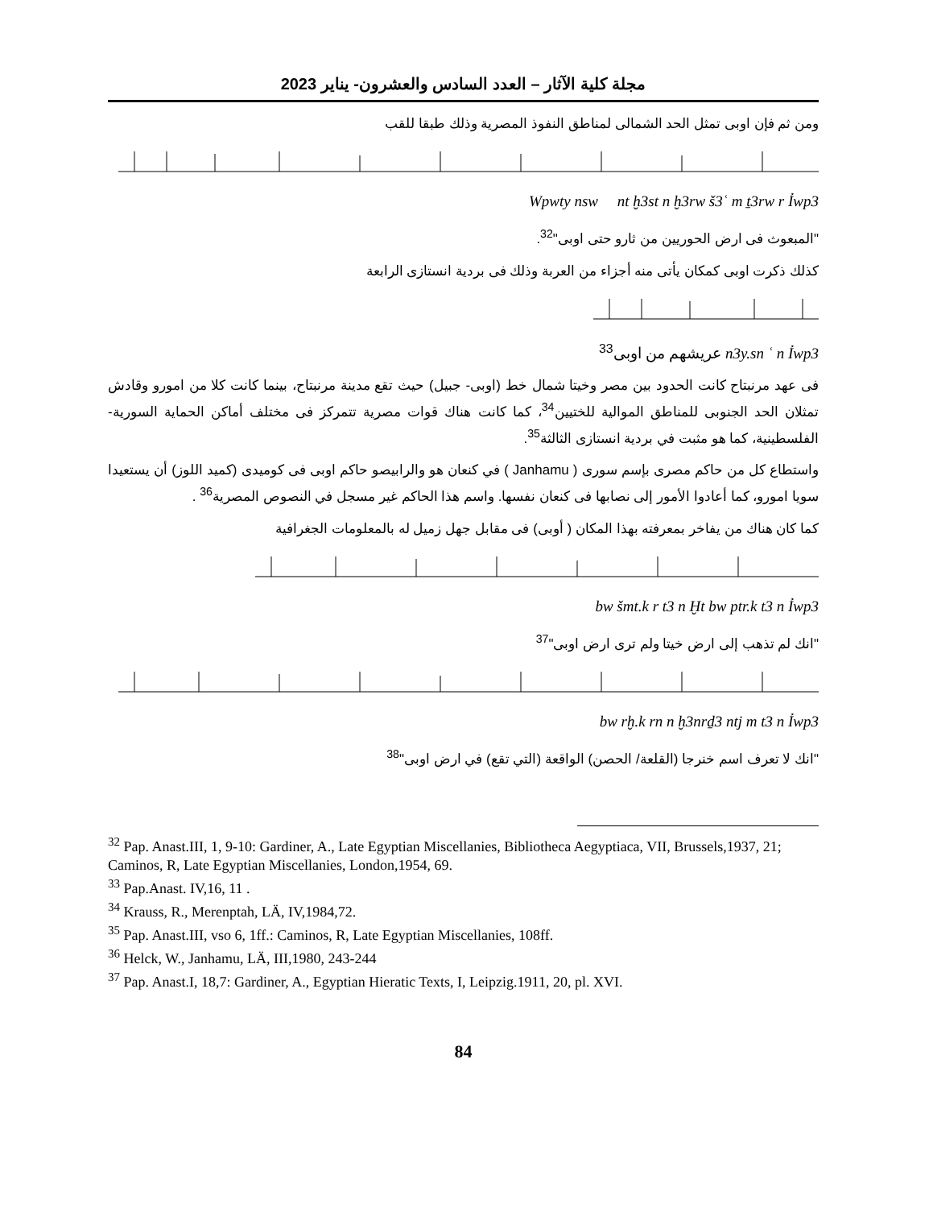مجلة كلية الآثار – العدد السادس والعشرون- يناير 2023
ومن ثم فإن اوبى تمثل الحد الشمالى لمناطق النفوذ المصرية وذلك طبقا للقب
Wpwty nsw nt ḫ3st n ḫ3rw š3ʿ m ṯ3rw r Ỉwp3
"المبعوث فى ارض الحوريين من ثارو حتى اوبى"<sup>32</sup>.
كذلك ذكرت اوبى كمكان يأتى منه أجزاء من العربة وذلك فى بردية انستازى الرابعة
عريشهم من اوبى<sup>33</sup> n3y.sn ʿ n Ỉwp3
فى عهد مرنبتاح كانت الحدود بين مصر وخيتا شمال خط (اوبى- جبيل) حيث تقع مدينة مرنبتاح، بينما كانت كلا من امورو وقادش تمثلان الحد الجنوبى للمناطق الموالية للختيين<sup>34</sup>، كما كانت هناك قوات مصرية تتمركز فى مختلف أماكن الحماية السورية-الفلسطينية، كما هو مثبت في بردية انستازى الثالثة<sup>35</sup>.
واستطاع كل من حاكم مصرى بإسم سورى ( Janhamu ) في كنعان هو والرابيصو حاكم اوبى فى كوميدى (كميد اللوز) أن يستعيدا سويا امورو، كما أعادوا الأمور إلى نصابها فى كنعان نفسها. واسم هذا الحاكم غير مسجل في النصوص المصرية<sup>36</sup> .
كما كان هناك من يفاخر بمعرفته بهذا المكان ( أوبى) فى مقابل جهل زميل له بالمعلومات الجغرافية
bw šmt.k r t3 n Ḫt bw ptr.k t3 n Ỉwp3
"انك لم تذهب إلى ارض خيتا ولم ترى ارض اوبى"<sup>37</sup>
bw rḫ.k rn n ḫ3nrḏ3 ntj m t3 n Ỉwp3
"انك لا تعرف اسم خنرجا (القلعة/ الحصن) الواقعة (التي تقع) في ارض اوبى"<sup>38</sup>
<sup>32</sup> Pap. Anast.III, 1, 9-10: Gardiner, A., Late Egyptian Miscellanies, Bibliotheca Aegyptiaca, VII, Brussels,1937, 21; Caminos, R, Late Egyptian Miscellanies, London,1954, 69.
<sup>33</sup> Pap.Anast. IV,16, 11 .
<sup>34</sup> Krauss, R., Merenptah, LÄ, IV,1984,72.
<sup>35</sup> Pap. Anast.III, vso 6, 1ff.: Caminos, R, Late Egyptian Miscellanies, 108ff.
<sup>36</sup> Helck, W., Janhamu, LÄ, III,1980, 243-244
<sup>37</sup> Pap. Anast.I, 18,7: Gardiner, A., Egyptian Hieratic Texts, I, Leipzig.1911, 20, pl. XVI.
84